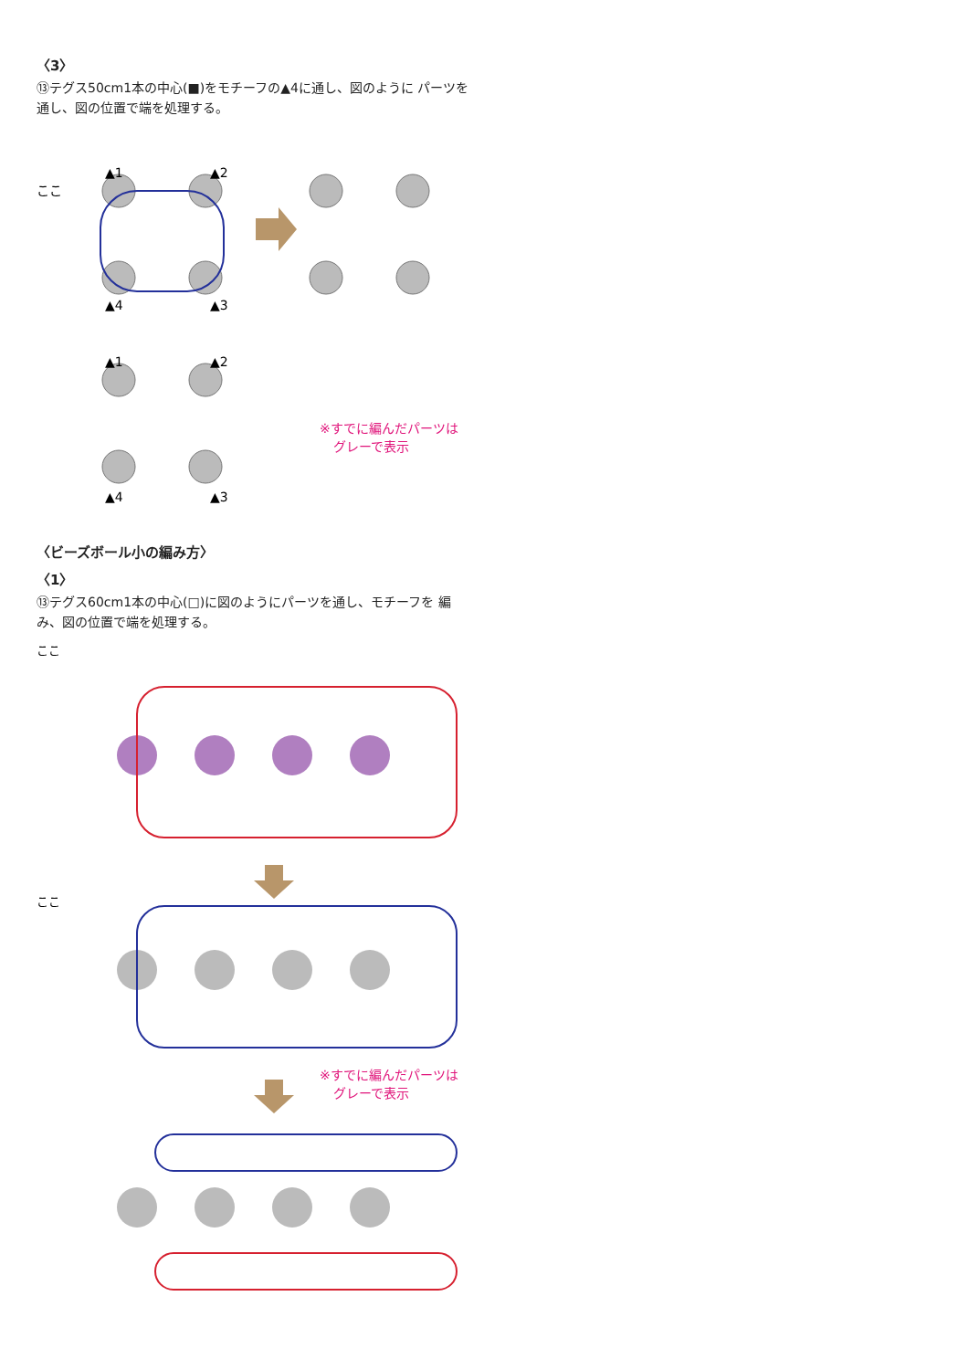〈3〉
⑬テグス50cm1本の中心(■)をモチーフの▲4に通し、図のように パーツを通し、図の位置で端を処理する。
ここ
▲1
▲2
▲4
▲3
▲1
▲2
▲4
▲3
※すでに編んだパーツは
グレーで表示
〈ビーズボール小の編み方〉
〈1〉
⑬テグス60cm1本の中心(□)に図のようにパーツを通し、モチーフを 編み、図の位置で端を処理する。
ここ
ここ
※すでに編んだパーツは
グレーで表示